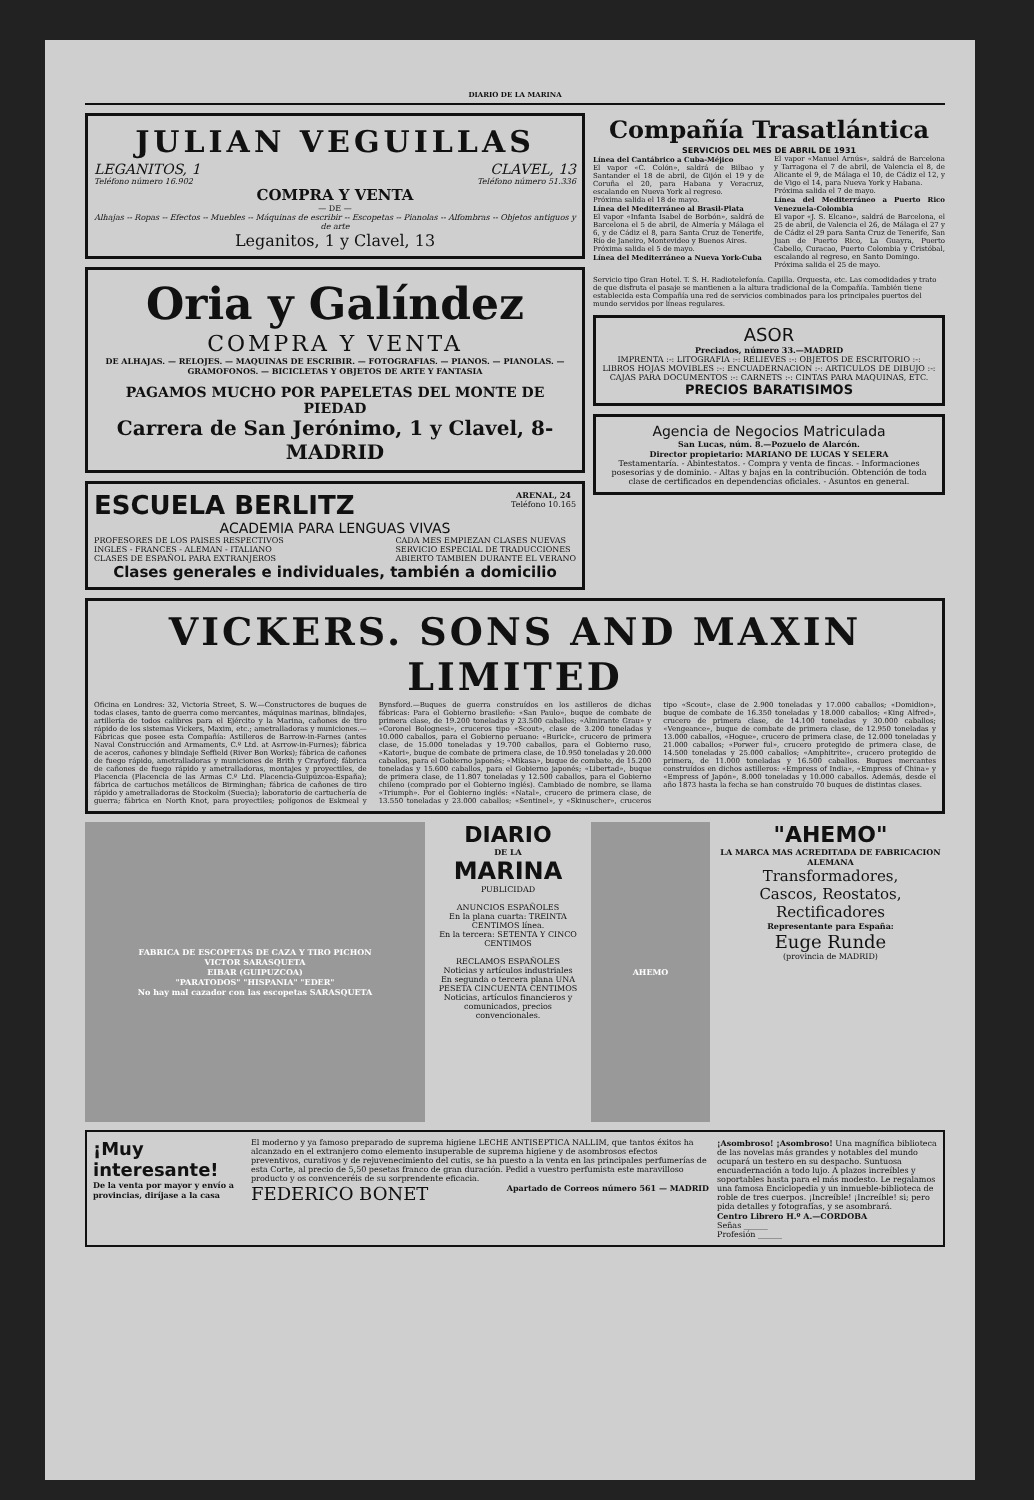DIARIO DE LA MARINA
JULIAN VEGUILLAS
LEGANITOS, 1 CLAVEL, 13
Teléfono número 16.902 Teléfono número 51.336
COMPRA Y VENTA
— DE —
Alhajas -- Ropas -- Efectos -- Muebles -- Máquinas de escribir -- Escopetas -- Pianolas -- Alfombras -- Objetos antiguos y de arte
Leganitos, 1 y Clavel, 13
Oria y Galíndez
COMPRA Y VENTA
DE ALHAJAS. — RELOJES. — MAQUINAS DE ESCRIBIR. — FOTOGRAFIAS. — PIANOS. — PIANOLAS. — GRAMOFONOS. — BICICLETAS Y OBJETOS DE ARTE Y FANTASIA
PAGAMOS MUCHO POR PAPELETAS DEL MONTE DE PIEDAD
Carrera de San Jerónimo, 1 y Clavel, 8-MADRID
ESCUELA BERLITZ ARENAL, 24
Teléfono 10.165
ACADEMIA PARA LENGUAS VIVAS
PROFESORES DE LOS PAISES RESPECTIVOS
INGLES - FRANCES - ALEMAN - ITALIANO
CLASES DE ESPAÑOL PARA EXTRANJEROS
CADA MES EMPIEZAN CLASES NUEVAS
SERVICIO ESPECIAL DE TRADUCCIONES
ABIERTO TAMBIEN DURANTE EL VERANO
Clases generales e individuales, también a domicilio
Compañía Trasatlántica
SERVICIOS DEL MES DE ABRIL DE 1931
Línea del Cantábrico a Cuba-Méjico
El vapor «C. Colón», saldrá de Bilbao y Santander el 18 de abril, de Gijón el 19 y de Coruña el 20, para Habana y Veracruz, escalando en Nueva York al regreso.
Próxima salida el 18 de mayo.
Línea del Mediterráneo al Brasil-Plata
El vapor «Infanta Isabel de Borbón», saldrá de Barcelona el 5 de abril, de Almería y Málaga el 6, y de Cádiz el 8, para Santa Cruz de Tenerife, Río de Janeiro, Montevideo y Buenos Aires.
Próxima salida el 5 de mayo.
Línea del Mediterráneo a Nueva York-Cuba
El vapor «Manuel Arnús», saldrá de Barcelona y Tarragona el 7 de abril, de Valencia el 8, de Alicante el 9, de Málaga el 10, de Cádiz el 12, y de Vigo el 14, para Nueva York y Habana.
Próxima salida el 7 de mayo.
Línea del Mediterráneo a Puerto Rico Venezuela-Colombia
El vapor «J. S. Elcano», saldrá de Barcelona, el 25 de abril, de Valencia el 26, de Málaga el 27 y de Cádiz el 29 para Santa Cruz de Tenerife, San Juan de Puerto Rico, La Guayra, Puerto Cabello, Curacao, Puerto Colombia y Cristóbal, escalando al regreso, en Santo Domingo.
Próxima salida el 25 de mayo.
Servicio tipo Gran Hotel. T. S. H. Radiotelefonía. Capilla. Orquesta, etc. Las comodidades y trato de que disfruta el pasaje se mantienen a la altura tradicional de la Compañía. También tiene establecida esta Compañía una red de servicios combinados para los principales puertos del mundo servidos por líneas regulares.
ASOR
Preciados, número 33.—MADRID
IMPRENTA :-: LITOGRAFIA :-: RELIEVES :-: OBJETOS DE ESCRITORIO :-: LIBROS HOJAS MOVIBLES :-: ENCUADERNACION :-: ARTICULOS DE DIBUJO :-: CAJAS PARA DOCUMENTOS :-: CARNETS :-: CINTAS PARA MAQUINAS, ETC.
PRECIOS BARATISIMOS
Agencia de Negocios Matriculada
San Lucas, núm. 8.—Pozuelo de Alarcón.
Director propietario: MARIANO DE LUCAS Y SELERA
Testamentaría. - Abintestatos. - Compra y venta de fincas. - Informaciones posesorias y de dominio. - Altas y bajas en la contribución. Obtención de toda clase de certificados en dependencias oficiales. - Asuntos en general.
VICKERS. SONS AND MAXIN LIMITED
Oficina en Londres: 32, Victoria Street, S. W.—Constructores de buques de todas clases, tanto de guerra como mercantes, máquinas marinas, blindajes, artillería de todos calibres para el Ejército y la Marina, cañones de tiro rápido de los sistemas Vickers, Maxim, etc.; ametralladoras y municiones.—Fábricas que posee esta Compañía: Astilleros de Barrow-in-Farnes (antes Naval Construcción and Armaments, C.º Ltd. at Asrrow-in-Furnes); fábrica de aceros, cañones y blindaje Seffield (River Bon Works); fábrica de cañones de fuego rápido, ametralladoras y municiones de Brith y Crayford; fábrica de cañones de fuego rápido y ametralladoras, montajes y proyectiles, de Placencia (Placencia de las Armas C.º Ltd. Placencia-Guipúzcoa-España); fábrica de cartuchos metálicos de Birminghan; fábrica de cañones de tiro rápido y ametralladoras de Stockolm (Suecia); laboratorio de cartuchería de guerra; fábrica en North Knot, para proyectiles; polígonos de Eskmeal y Bynsford.—Buques de guerra construídos en los astilleros de dichas fábricas: Para el Gobierno brasileño: «San Paulo», buque de combate de primera clase, de 19.200 toneladas y 23.500 caballos; «Almirante Grau» y «Coronel Bolognesi», cruceros tipo «Scout», clase de 3.200 toneladas y 10.000 caballos, para el Gobierno peruano: «Burick», crucero de primera clase, de 15.000 toneladas y 19.700 caballos, para el Gobierno ruso, «Katori», buque de combate de primera clase, de 10.950 toneladas y 20.000 caballos, para el Gobierno japonés; «Mikasa», buque de combate, de 15.200 toneladas y 15.600 caballos, para el Gobierno japonés; «Libertad», buque de primera clase, de 11.807 toneladas y 12.500 caballos, para el Gobierno chileno (comprado por el Gobierno inglés). Cambiado de nombre, se llama «Triumph». Por el Gobierno inglés: «Natal», crucero de primera clase, de 13.550 toneladas y 23.000 caballos; «Sentinel», y «Skinuscher», cruceros tipo «Scout», clase de 2.900 toneladas y 17.000 caballos; «Domidion», buque de combate de 16.350 toneladas y 18.000 caballos; «King Alfred», crucero de primera clase, de 14.100 toneladas y 30.000 caballos; «Vengeance», buque de combate de primera clase, de 12.950 toneladas y 13.000 caballos, «Hogue», crucero de primera clase, de 12.000 toneladas y 21.000 caballos; «Porwer ful», crucero protegido de primera clase, de 14.500 toneladas y 25.000 caballos; «Amphitrite», crucero protegido de primera, de 11.000 toneladas y 16.500 caballos. Buques mercantes construídos en dichos astilleros: «Empress of India», «Empress of China» y «Empress of Japón», 8.000 toneladas y 10.000 caballos. Además, desde el año 1873 hasta la fecha se han construído 70 buques de distintas clases.
FABRICA DE ESCOPETAS DE CAZA Y TIRO PICHON
VICTOR SARASQUETA
EIBAR (GUIPUZCOA)
"PARATODOS" "HISPANIA" "EDER"
No hay mal cazador con las escopetas SARASQUETA
DIARIO
DE LA
MARINA
PUBLICIDAD
ANUNCIOS ESPAÑOLES
En la plana cuarta: TREINTA CENTIMOS línea.
En la tercera: SETENTA Y CINCO CENTIMOS
RECLAMOS ESPAÑOLES
Noticias y artículos industriales
En segunda o tercera plana UNA PESETA CINCUENTA CENTIMOS
Noticias, artículos financieros y comunicados, precios convencionales.
AHEMO
"AHEMO"
LA MARCA MAS ACREDITADA DE FABRICACION ALEMANA
Transformadores,
Cascos, Reostatos,
Rectificadores
Representante para España:
Euge Runde
(provincia de MADRID)
¡Muy interesante!
De la venta por mayor y envío a provincias, diríjase a la casa
El moderno y ya famoso preparado de suprema higiene LECHE ANTISEPTICA NALLIM, que tantos éxitos ha alcanzado en el extranjero como elemento insuperable de suprema higiene y de asombrosos efectos preventivos, curativos y de rejuvenecimiento del cutis, se ha puesto a la venta en las principales perfumerías de esta Corte, al precio de 5,50 pesetas franco de gran duración. Pedid a vuestro perfumista este maravilloso producto y os convenceréis de su sorprendente eficacia.
FEDERICO BONET Apartado de Correos número 561 — MADRID
¡Asombroso! ¡Asombroso! Una magnífica biblioteca de las novelas más grandes y notables del mundo ocupará un testero en su despacho. Suntuosa encuadernación a todo lujo. A plazos increíbles y soportables hasta para el más modesto. Le regalamos una famosa Enciclopedia y un inmueble-biblioteca de roble de tres cuerpos. ¡Increíble! ¡Increíble! si; pero pida detalles y fotografías, y se asombrará.
Centro Librero H.º A.—CORDOBA
Señas ______
Profesión ______